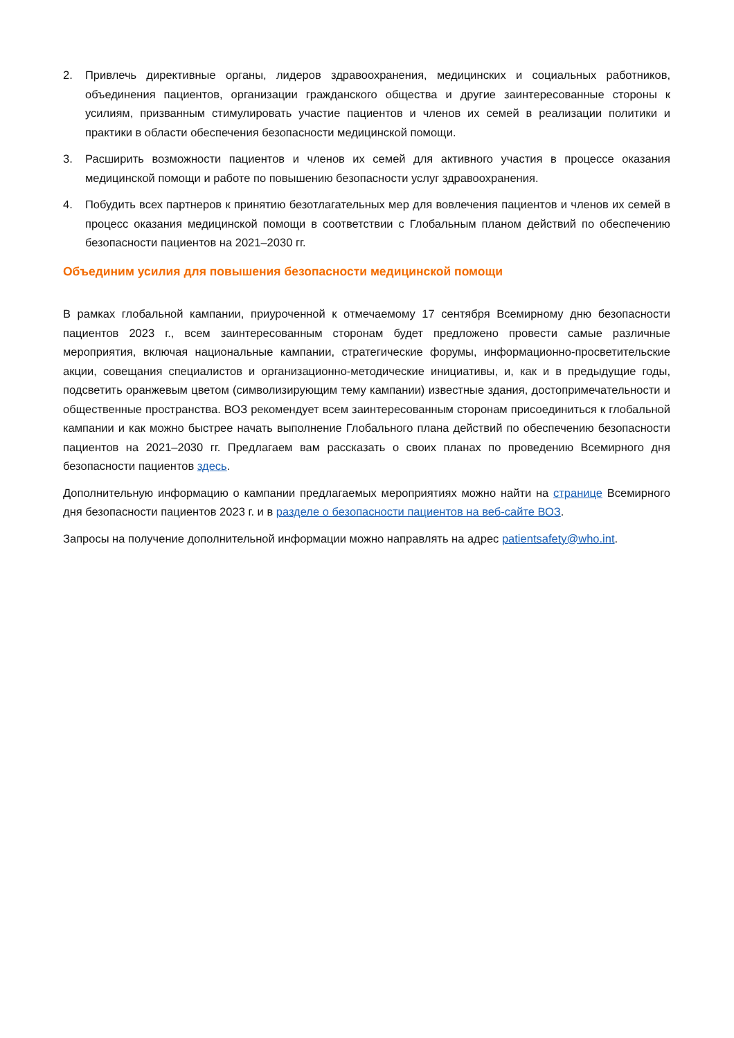2. Привлечь директивные органы, лидеров здравоохранения, медицинских и социальных работников, объединения пациентов, организации гражданского общества и другие заинтересованные стороны к усилиям, призванным стимулировать участие пациентов и членов их семей в реализации политики и практики в области обеспечения безопасности медицинской помощи.
3. Расширить возможности пациентов и членов их семей для активного участия в процессе оказания медицинской помощи и работе по повышению безопасности услуг здравоохранения.
4. Побудить всех партнеров к принятию безотлагательных мер для вовлечения пациентов и членов их семей в процесс оказания медицинской помощи в соответствии с Глобальным планом действий по обеспечению безопасности пациентов на 2021–2030 гг.
Объединим усилия для повышения безопасности медицинской помощи
В рамках глобальной кампании, приуроченной к отмечаемому 17 сентября Всемирному дню безопасности пациентов 2023 г., всем заинтересованным сторонам будет предложено провести самые различные мероприятия, включая национальные кампании, стратегические форумы, информационно-просветительские акции, совещания специалистов и организационно-методические инициативы, и, как и в предыдущие годы, подсветить оранжевым цветом (символизирующим тему кампании) известные здания, достопримечательности и общественные пространства. ВОЗ рекомендует всем заинтересованным сторонам присоединиться к глобальной кампании и как можно быстрее начать выполнение Глобального плана действий по обеспечению безопасности пациентов на 2021–2030 гг. Предлагаем вам рассказать о своих планах по проведению Всемирного дня безопасности пациентов здесь.
Дополнительную информацию о кампании предлагаемых мероприятиях можно найти на странице Всемирного дня безопасности пациентов 2023 г. и в разделе о безопасности пациентов на веб-сайте ВОЗ.
Запросы на получение дополнительной информации можно направлять на адрес patientsafety@who.int.